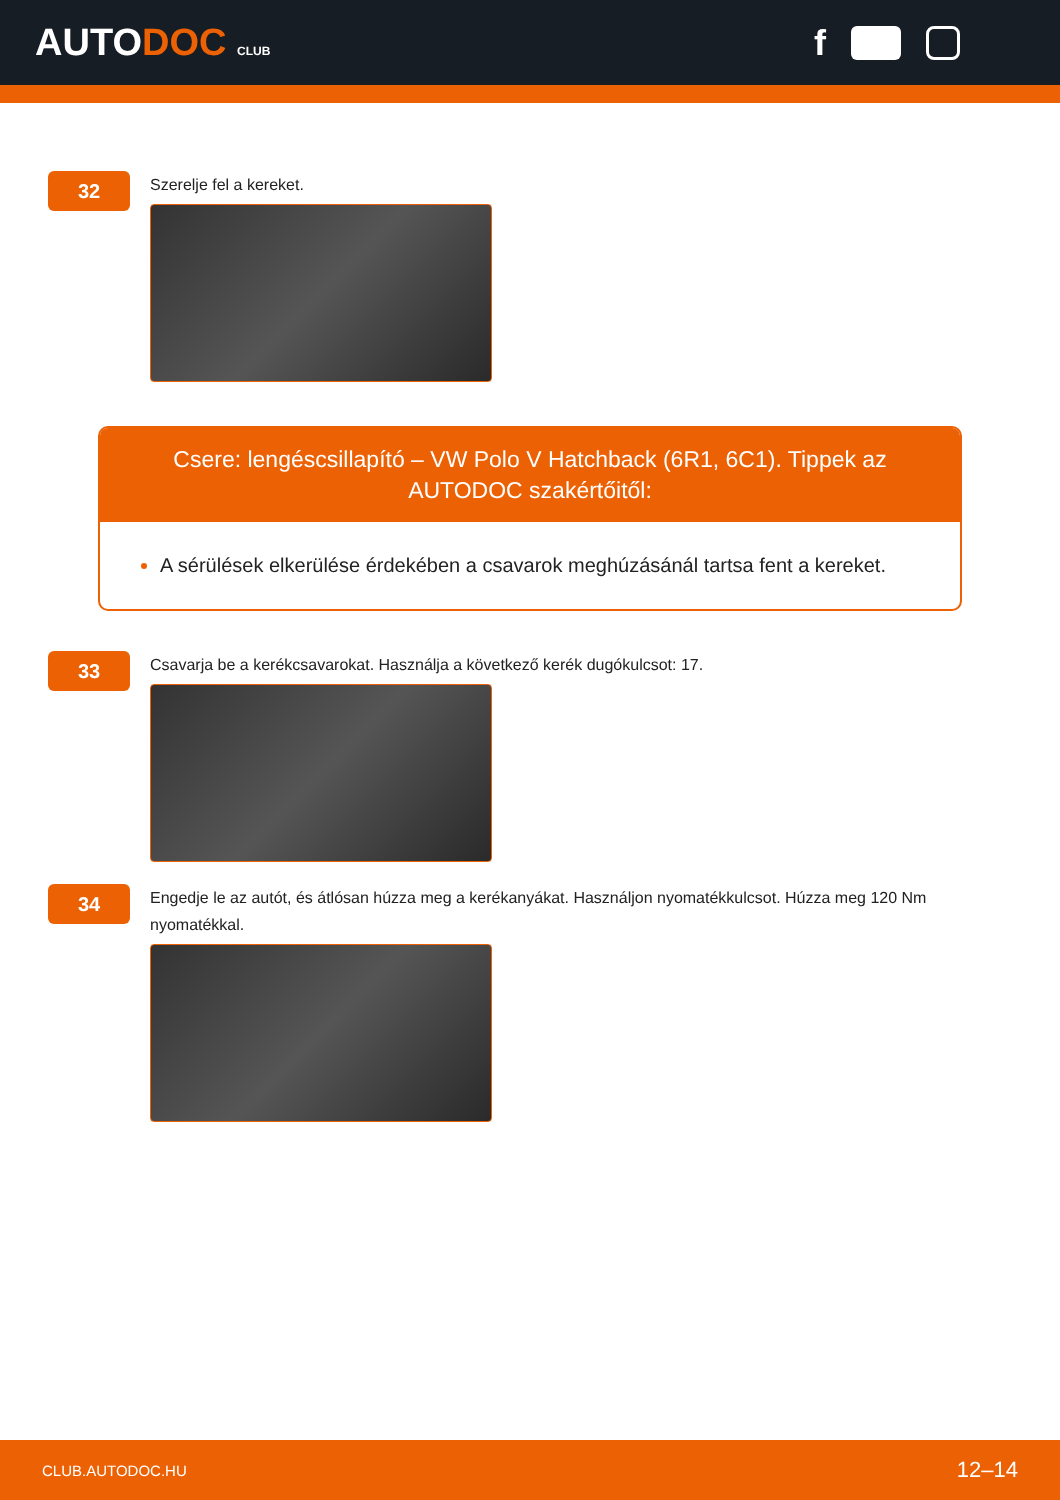AUTODOC CLUB
f
32
Szerelje fel a kereket.
Csere: lengéscsillapító – VW Polo V Hatchback (6R1, 6C1). Tippek az AUTODOC szakértőitől:
A sérülések elkerülése érdekében a csavarok meghúzásánál tartsa fent a kereket.
33
Csavarja be a kerékcsavarokat. Használja a következő kerék dugókulcsot: 17.
34
Engedje le az autót, és átlósan húzza meg a kerékanyákat. Használjon nyomatékkulcsot. Húzza meg 120 Nm nyomatékkal.
CLUB.AUTODOC.HU 12–14